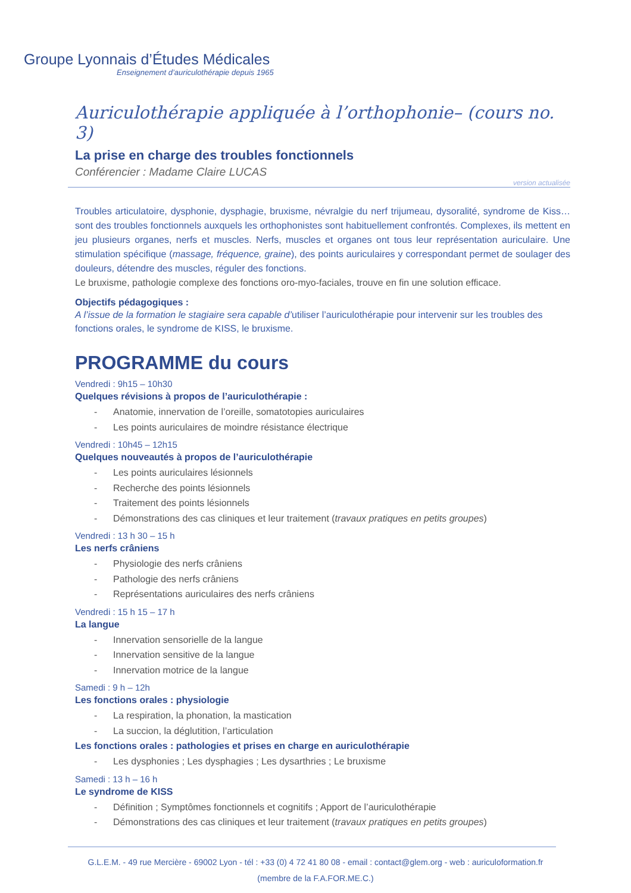Groupe Lyonnais d’Études Médicales
Enseignement d’auriculothérapie depuis 1965
Auriculothérapie appliquée à l’orthophonie– (cours no. 3)
La prise en charge des troubles fonctionnels
Conférencier : Madame Claire LUCAS
version actualisée
Troubles articulatoire, dysphonie, dysphagie, bruxisme, névralgie du nerf trijumeau, dysoralité, syndrome de Kiss… sont des troubles fonctionnels auxquels les orthophonistes sont habituellement confrontés. Complexes, ils mettent en jeu plusieurs organes, nerfs et muscles. Nerfs, muscles et organes ont tous leur représentation auriculaire. Une stimulation spécifique (massage, fréquence, graine), des points auriculaires y correspondant permet de soulager des douleurs, détendre des muscles, réguler des fonctions.
Le bruxisme, pathologie complexe des fonctions oro-myo-faciales, trouve en fin une solution efficace.
Objectifs pédagogiques :
A l’issue de la formation le stagiaire sera capable d’utiliser l’auriculothérapie pour intervenir sur les troubles des fonctions orales, le syndrome de KISS, le bruxisme.
PROGRAMME du cours
Vendredi : 9h15 – 10h30
Quelques révisions à propos de l’auriculothérapie :
- Anatomie, innervation de l’oreille, somatotopies auriculaires
- Les points auriculaires de moindre résistance électrique
Vendredi : 10h45 – 12h15
Quelques nouveautés à propos de l’auriculothérapie
- Les points auriculaires lésionnels
- Recherche des points lésionnels
- Traitement des points lésionnels
- Démonstrations des cas cliniques et leur traitement (travaux pratiques en petits groupes)
Vendredi : 13 h 30 – 15 h
Les nerfs crâniens
- Physiologie des nerfs crâniens
- Pathologie des nerfs crâniens
- Représentations auriculaires des nerfs crâniens
Vendredi : 15 h 15 – 17 h
La langue
- Innervation sensorielle de la langue
- Innervation sensitive de la langue
- Innervation motrice de la langue
Samedi : 9 h – 12h
Les fonctions orales : physiologie
- La respiration, la phonation, la mastication
- La succion, la déglutition, l’articulation
Les fonctions orales : pathologies et prises en charge en auriculothérapie
- Les dysphonies ; Les dysphagies ; Les dysarthries ; Le bruxisme
Samedi : 13 h – 16 h
Le syndrome de KISS
- Définition ; Symptômes fonctionnels et cognitifs ; Apport de l’auriculothérapie
- Démonstrations des cas cliniques et leur traitement (travaux pratiques en petits groupes)
G.L.E.M. - 49 rue Mercière - 69002 Lyon - tél : +33 (0) 4 72 41 80 08 - email : contact@glem.org - web : auriculoformation.fr
(membre de la F.A.FOR.ME.C.)